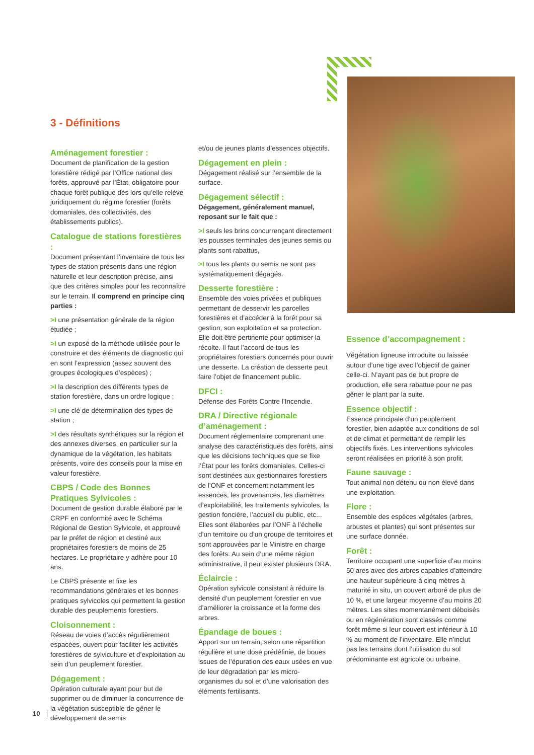3 - Définitions
Aménagement forestier :
Document de planification de la gestion forestière rédigé par l’Office national des forêts, approuvé par l’État, obligatoire pour chaque forêt publique dès lors qu’elle relève juridiquement du régime forestier (forêts domaniales, des collectivités, des établissements publics).
Catalogue de stations forestières :
Document présentant l’inventaire de tous les types de station présents dans une région naturelle et leur description précise, ainsi que des critères simples pour les reconnaître sur le terrain. Il comprend en principe cinq parties :
>I une présentation générale de la région étudiée ;
>I un exposé de la méthode utilisée pour le construire et des éléments de diagnostic qui en sont l’expression (assez souvent des groupes écologiques d’espèces) ;
>I la description des différents types de station forestière, dans un ordre logique ;
>I une clé de détermination des types de station ;
>I des résultats synthétiques sur la région et des annexes diverses, en particulier sur la dynamique de la végétation, les habitats présents, voire des conseils pour la mise en valeur forestière.
CBPS / Code des Bonnes Pratiques Sylvicoles :
Document de gestion durable élaboré par le CRPF en conformité avec le Schéma Régional de Gestion Sylvicole, et approuvé par le préfet de région et destiné aux propriétaires forestiers de moins de 25 hectares. Le propriétaire y adhère pour 10 ans.
Le CBPS présente et fixe les recommandations générales et les bonnes pratiques sylvicoles qui permettent la gestion durable des peuplements forestiers.
Cloisonnement :
Réseau de voies d’accès régulièrement espacées, ouvert pour faciliter les activités forestières de sylviculture et d’exploitation au sein d’un peuplement forestier.
Dégagement :
Opération culturale ayant pour but de supprimer ou de diminuer la concurrence de la végétation susceptible de gêner le développement de semis
et/ou de jeunes plants d’essences objectifs.
Dégagement en plein :
Dégagement réalisé sur l’ensemble de la surface.
Dégagement sélectif :
Dégagement, généralement manuel, reposant sur le fait que :
>I seuls les brins concurrençant directement les pousses terminales des jeunes semis ou plants sont rabattus,
>I tous les plants ou semis ne sont pas systé­matiquement dégagés.
Desserte forestière :
Ensemble des voies privées et publiques permettant de desservir les parcelles forestières et d’accéder à la forêt pour sa gestion, son exploitation et sa protection. Elle doit être pertinente pour optimiser la récolte. Il faut l’accord de tous les propriétaires forestiers concernés pour ouvrir une desserte. La création de desserte peut faire l’objet de financement public.
DFCI :
Défense des Forêts Contre l’Incendie.
DRA / Directive régionale d’aménagement :
Document réglementaire comprenant une analyse des caractéristiques des forêts, ainsi que les décisions techniques que se fixe l’État pour les forêts domaniales. Celles-ci sont destinées aux gestionnaires forestiers de l’ONF et concernent notamment les essences, les provenances, les diamètres d’exploitabilité, les traitements sylvicoles, la gestion foncière, l’accueil du public, etc... Elles sont élaborées par l’ONF à l’échelle d’un territoire ou d’un groupe de territoires et sont approuvées par le Ministre en charge des forêts. Au sein d’une même région administrative, il peut exister plusieurs DRA.
Éclaircie :
Opération sylvicole consistant à réduire la densité d’un peuplement forestier en vue d’améliorer la croissance et la forme des arbres.
Épandage de boues :
Apport sur un terrain, selon une répartition régulière et une dose prédéfinie, de boues issues de l’épuration des eaux usées en vue de leur dégradation par les micro-organismes du sol et d’une valorisation des éléments fertilisants.
Essence d’accompagnement :
Végétation ligneuse introduite ou laissée autour d’une tige avec l’objectif de gainer celle-ci. N’ayant pas de but propre de production, elle sera rabattue pour ne pas gêner le plant par la suite.
Essence objectif :
Essence principale d’un peuplement forestier, bien adaptée aux conditions de sol et de climat et permettant de remplir les objectifs fixés. Les interventions sylvicoles seront réalisées en priorité à son profit.
Faune sauvage :
Tout animal non détenu ou non élevé dans une exploitation.
Flore :
Ensemble des espèces végétales (arbres, arbustes et plantes) qui sont présentes sur une surface donnée.
Forêt :
Territoire occupant une superficie d’au moins 50 ares avec des arbres capables d’atteindre une hauteur supérieure à cinq mètres à maturité in situ, un couvert arboré de plus de 10 %, et une largeur moyenne d’au moins 20 mètres. Les sites momentanément déboisés ou en régénération sont classés comme forêt même si leur couvert est inférieur à 10 % au moment de l’inventaire. Elle n’inclut pas les terrains dont l’utilisation du sol prédominante est agricole ou urbaine.
10